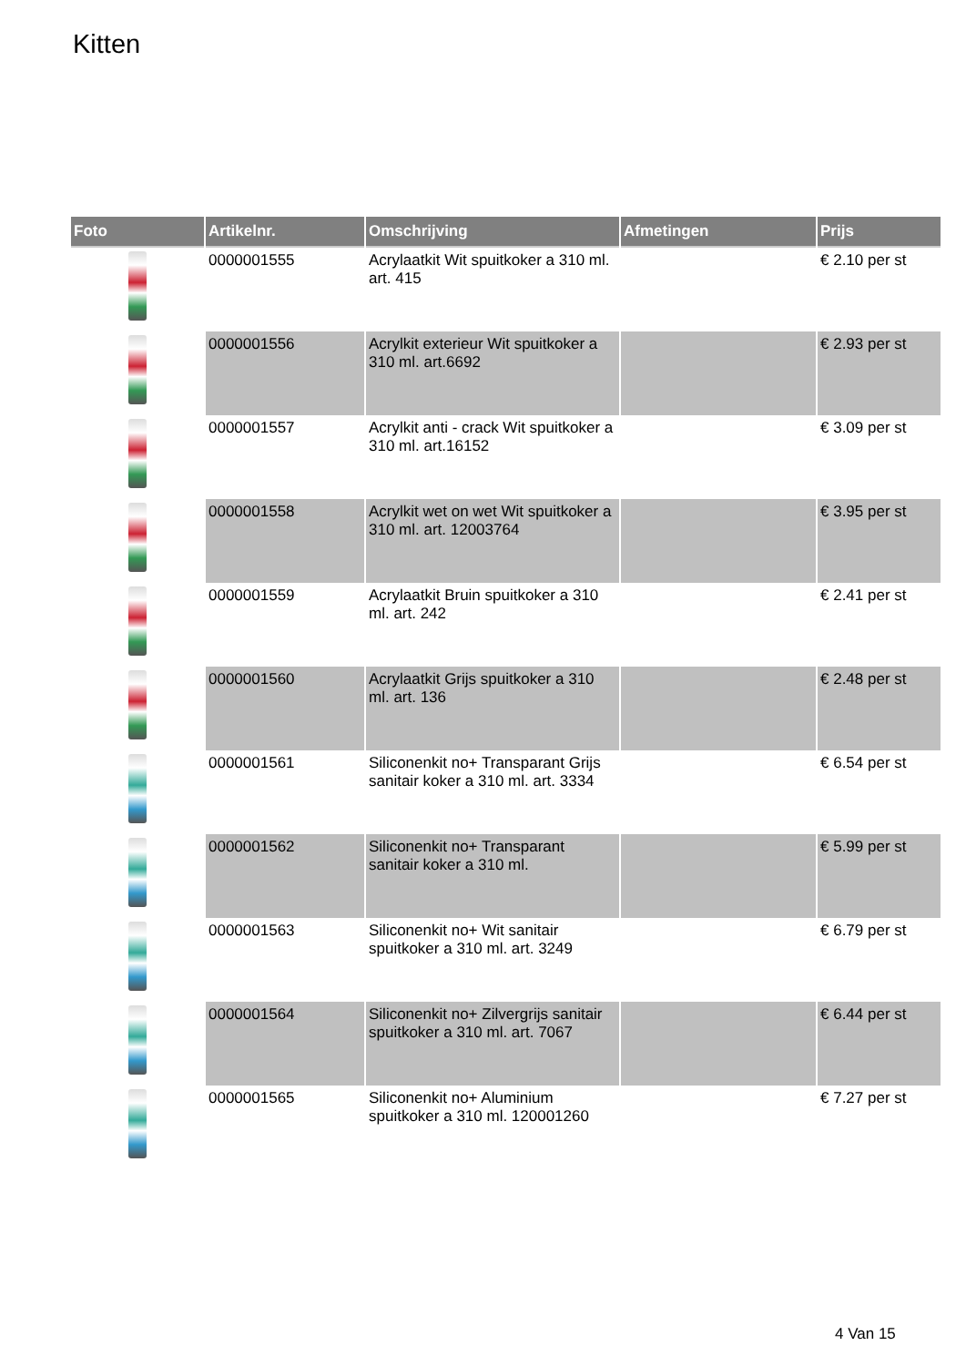Kitten
| Foto | Artikelnr. | Omschrijving | Afmetingen | Prijs |
| --- | --- | --- | --- | --- |
| | 0000001555 | Acrylaatkit Wit spuitkoker a 310 ml. art. 415 | | € 2.10 per st |
| | 0000001556 | Acrylkit exterieur Wit spuitkoker a 310 ml. art.6692 | | € 2.93 per st |
| | 0000001557 | Acrylkit anti - crack Wit spuitkoker a 310 ml. art.16152 | | € 3.09 per st |
| | 0000001558 | Acrylkit wet on wet Wit spuitkoker a 310 ml. art. 12003764 | | € 3.95 per st |
| | 0000001559 | Acrylaatkit Bruin spuitkoker a 310 ml. art. 242 | | € 2.41 per st |
| | 0000001560 | Acrylaatkit Grijs spuitkoker a 310 ml. art. 136 | | € 2.48 per st |
| | 0000001561 | Siliconenkit no+ Transparant Grijs sanitair koker a 310 ml. art. 3334 | | € 6.54 per st |
| | 0000001562 | Siliconenkit no+ Transparant sanitair koker a 310 ml. | | € 5.99 per st |
| | 0000001563 | Siliconenkit no+ Wit sanitair spuitkoker a 310 ml. art. 3249 | | € 6.79 per st |
| | 0000001564 | Siliconenkit no+ Zilvergrijs sanitair spuitkoker a 310 ml. art. 7067 | | € 6.44 per st |
| | 0000001565 | Siliconenkit no+ Aluminium spuitkoker a 310 ml. 120001260 | | € 7.27 per st |
4 Van 15